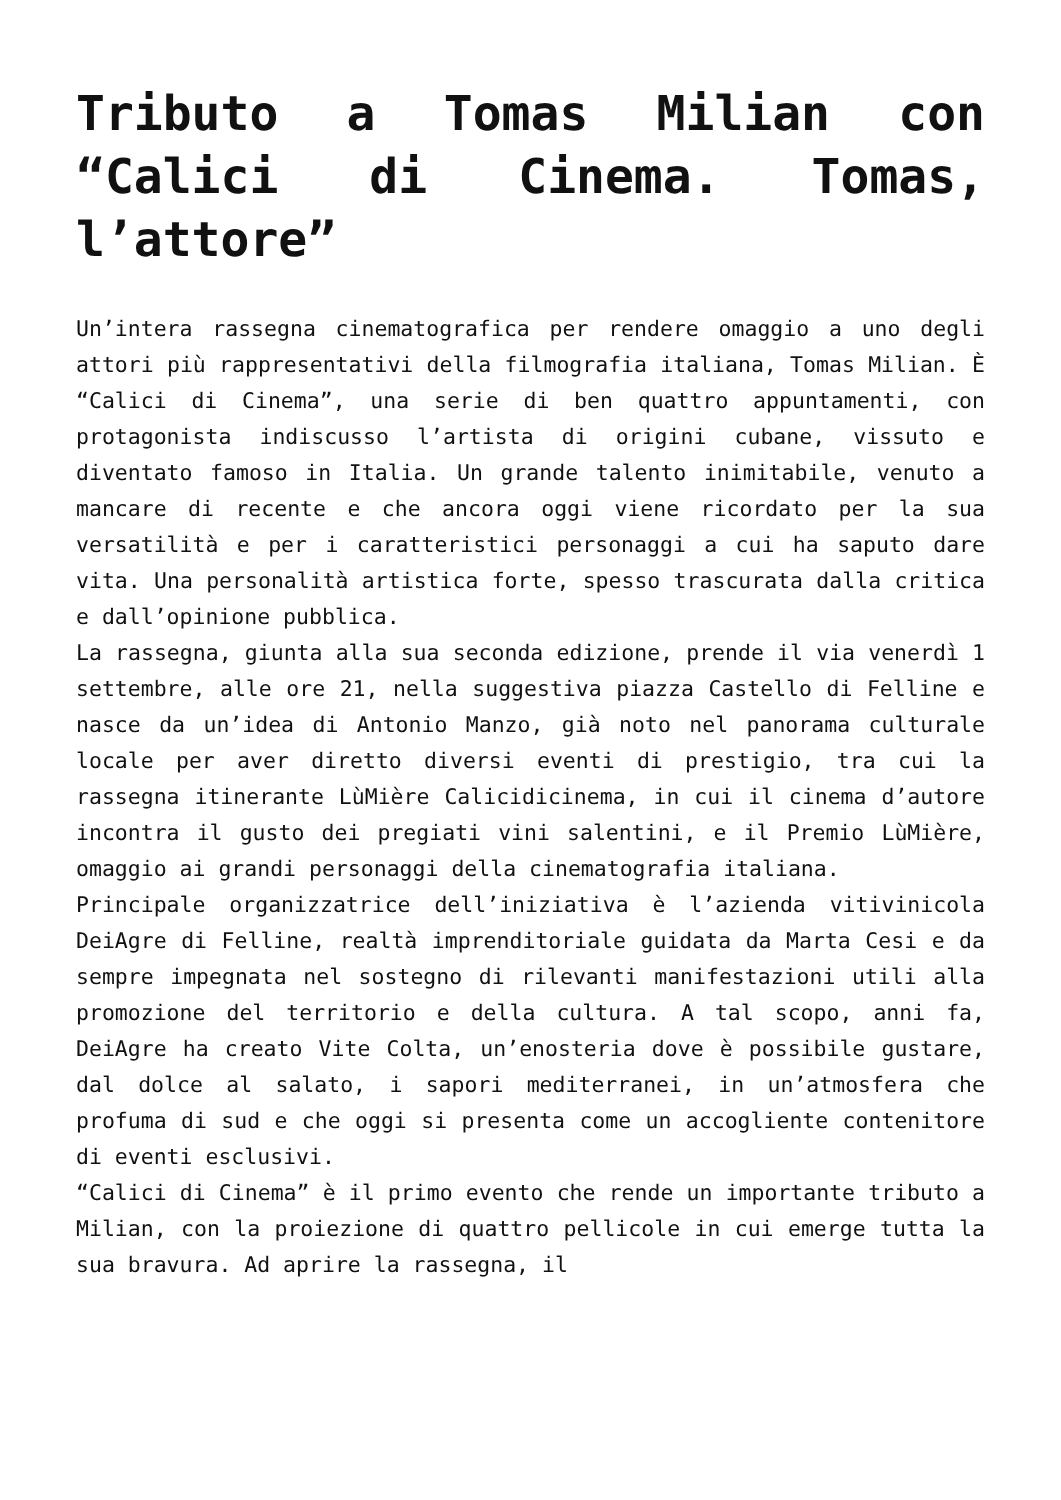Tributo a Tomas Milian con “Calici di Cinema. Tomas, l’attore”
Un’intera rassegna cinematografica per rendere omaggio a uno degli attori più rappresentativi della filmografia italiana, Tomas Milian. È “Calici di Cinema”, una serie di ben quattro appuntamenti, con protagonista indiscusso l’artista di origini cubane, vissuto e diventato famoso in Italia. Un grande talento inimitabile, venuto a mancare di recente e che ancora oggi viene ricordato per la sua versatilità e per i caratteristici personaggi a cui ha saputo dare vita. Una personalità artistica forte, spesso trascurata dalla critica e dall’opinione pubblica.
La rassegna, giunta alla sua seconda edizione, prende il via venerdì 1 settembre, alle ore 21, nella suggestiva piazza Castello di Felline e nasce da un’idea di Antonio Manzo, già noto nel panorama culturale locale per aver diretto diversi eventi di prestigio, tra cui la rassegna itinerante LùMière Calicidicinema, in cui il cinema d’autore incontra il gusto dei pregiati vini salentini, e il Premio LùMière, omaggio ai grandi personaggi della cinematografia italiana.
Principale organizzatrice dell’iniziativa è l’azienda vitivinicola DeiAgre di Felline, realtà imprenditoriale guidata da Marta Cesi e da sempre impegnata nel sostegno di rilevanti manifestazioni utili alla promozione del territorio e della cultura. A tal scopo, anni fa, DeiAgre ha creato Vite Colta, un’enosteria dove è possibile gustare, dal dolce al salato, i sapori mediterranei, in un’atmosfera che profuma di sud e che oggi si presenta come un accogliente contenitore di eventi esclusivi.
“Calici di Cinema” è il primo evento che rende un importante tributo a Milian, con la proiezione di quattro pellicole in cui emerge tutta la sua bravura. Ad aprire la rassegna, il